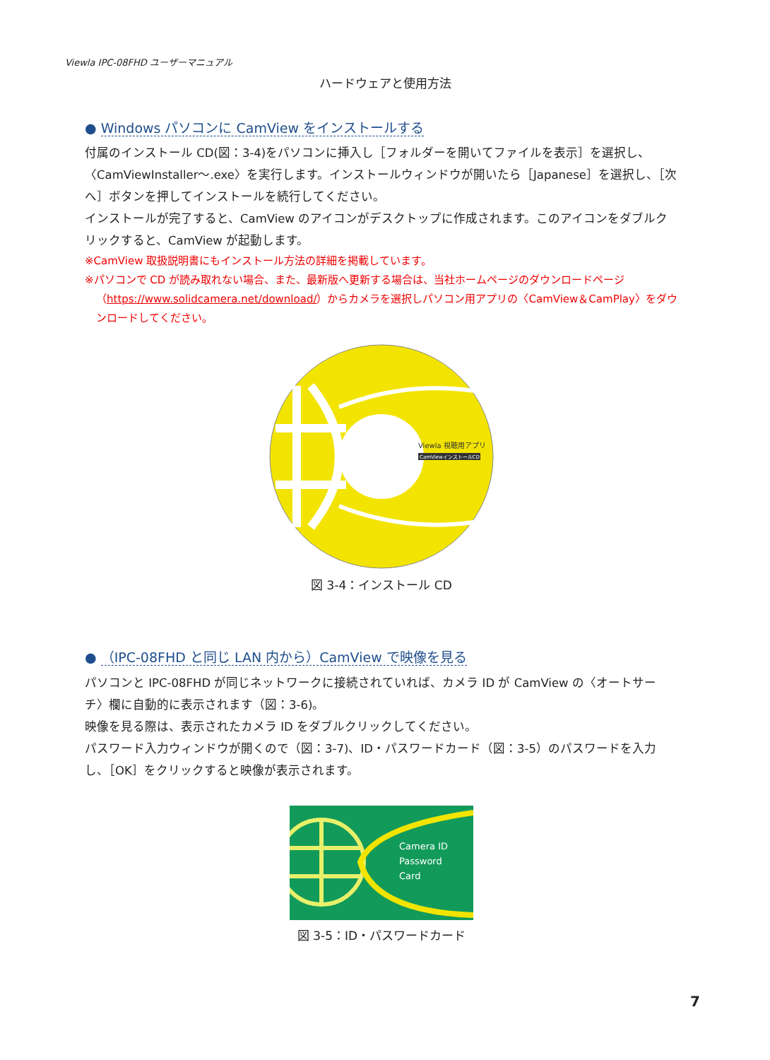Viewla IPC-08FHD ユーザーマニュアル
ハードウェアと使用方法
● Windows パソコンに CamView をインストールする
付属のインストール CD(図：3-4)をパソコンに挿入し［フォルダーを開いてファイルを表示］を選択し、〈CamViewInstaller～.exe〉を実行します。インストールウィンドウが開いたら［Japanese］を選択し、［次へ］ボタンを押してインストールを続行してください。
インストールが完了すると、CamView のアイコンがデスクトップに作成されます。このアイコンをダブルクリックすると、CamView が起動します。
※CamView 取扱説明書にもインストール方法の詳細を掲載しています。
※パソコンで CD が読み取れない場合、また、最新版へ更新する場合は、当社ホームページのダウンロードページ
（https://www.solidcamera.net/download/）からカメラを選択しパソコン用アプリの〈CamView＆CamPlay〉をダウンロードしてください。
Viewla 視聴用アプリ
CamViewインストールCD
図 3-4：インストール CD
● （IPC-08FHD と同じ LAN 内から）CamView で映像を見る
パソコンと IPC-08FHD が同じネットワークに接続されていれば、カメラ ID が CamView の〈オートサーチ〉欄に自動的に表示されます（図：3-6)。
映像を見る際は、表示されたカメラ ID をダブルクリックしてください。
パスワード入力ウィンドウが開くので（図：3-7)、ID・パスワードカード（図：3-5）のパスワードを入力し、［OK］をクリックすると映像が表示されます。
Camera ID
Password
Card
図 3-5：ID・パスワードカード
7